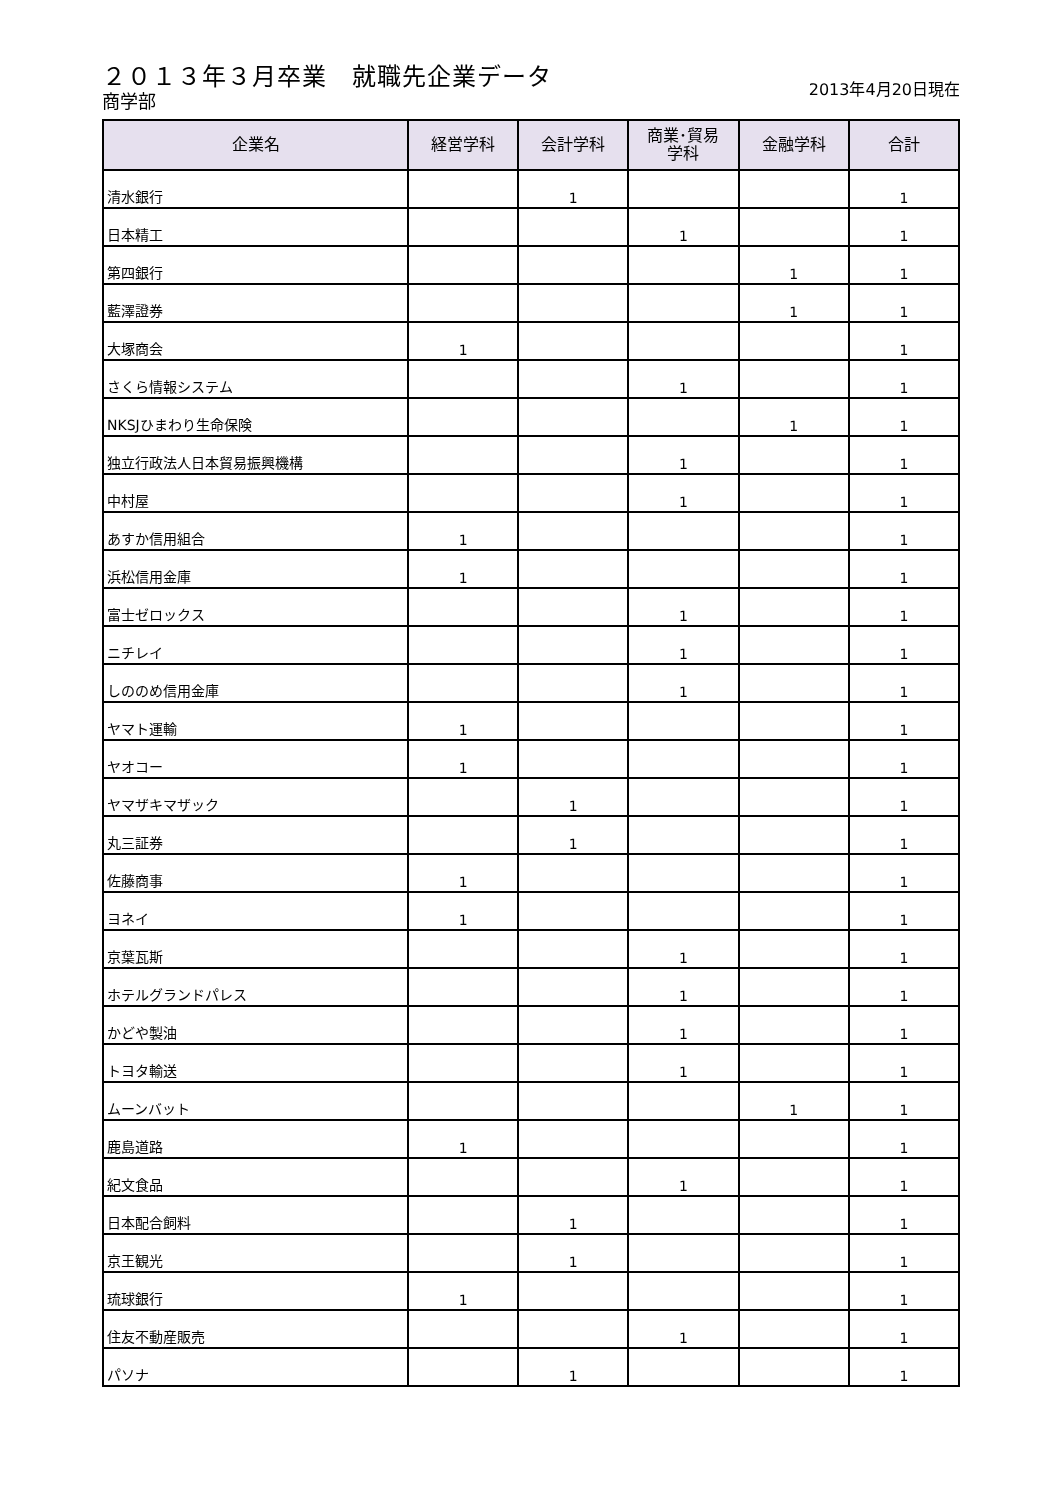２０１３年３月卒業　就職先企業データ
商学部 2013年4月20日現在
| 企業名 | 経営学科 | 会計学科 | 商業･貿易 学科 | 金融学科 | 合計 |
| --- | --- | --- | --- | --- | --- |
| 清水銀行 | | 1 | | | 1 |
| 日本精工 | | | 1 | | 1 |
| 第四銀行 | | | | 1 | 1 |
| 藍澤證券 | | | | 1 | 1 |
| 大塚商会 | 1 | | | | 1 |
| さくら情報システム | | | 1 | | 1 |
| NKSJひまわり生命保険 | | | | 1 | 1 |
| 独立行政法人日本貿易振興機構 | | | 1 | | 1 |
| 中村屋 | | | 1 | | 1 |
| あすか信用組合 | 1 | | | | 1 |
| 浜松信用金庫 | 1 | | | | 1 |
| 富士ゼロックス | | | 1 | | 1 |
| ニチレイ | | | 1 | | 1 |
| しののめ信用金庫 | | | 1 | | 1 |
| ヤマト運輸 | 1 | | | | 1 |
| ヤオコー | 1 | | | | 1 |
| ヤマザキマザック | | 1 | | | 1 |
| 丸三証券 | | 1 | | | 1 |
| 佐藤商事 | 1 | | | | 1 |
| ヨネイ | 1 | | | | 1 |
| 京葉瓦斯 | | | 1 | | 1 |
| ホテルグランドパレス | | | 1 | | 1 |
| かどや製油 | | | 1 | | 1 |
| トヨタ輸送 | | | 1 | | 1 |
| ムーンバット | | | | 1 | 1 |
| 鹿島道路 | 1 | | | | 1 |
| 紀文食品 | | | 1 | | 1 |
| 日本配合飼料 | | 1 | | | 1 |
| 京王観光 | | 1 | | | 1 |
| 琉球銀行 | 1 | | | | 1 |
| 住友不動産販売 | | | 1 | | 1 |
| パソナ | | 1 | | | 1 |